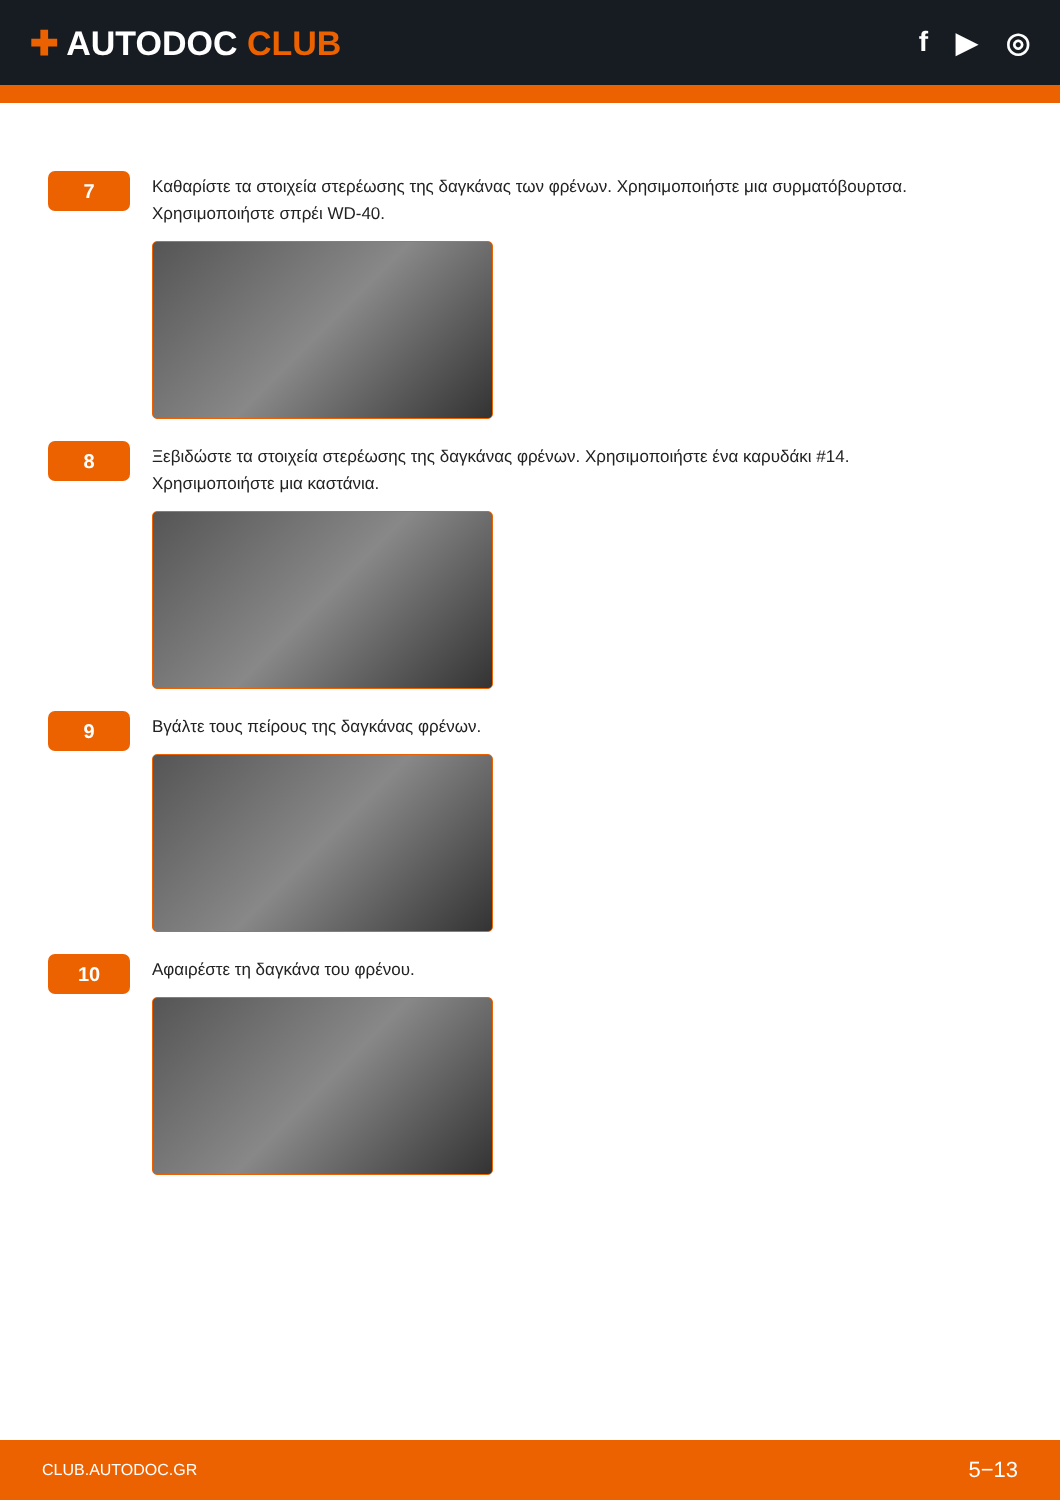✚ AUTODOC CLUB
f ▶ ◎
7
Καθαρίστε τα στοιχεία στερέωσης της δαγκάνας των φρένων. Χρησιμοποιήστε μια συρματόβουρτσα. Χρησιμοποιήστε σπρέι WD-40.
8
Ξεβιδώστε τα στοιχεία στερέωσης της δαγκάνας φρένων. Χρησιμοποιήστε ένα καρυδάκι #14. Χρησιμοποιήστε μια καστάνια.
9
Βγάλτε τους πείρους της δαγκάνας φρένων.
10
Αφαιρέστε τη δαγκάνα του φρένου.
CLUB.AUTODOC.GR 5−13